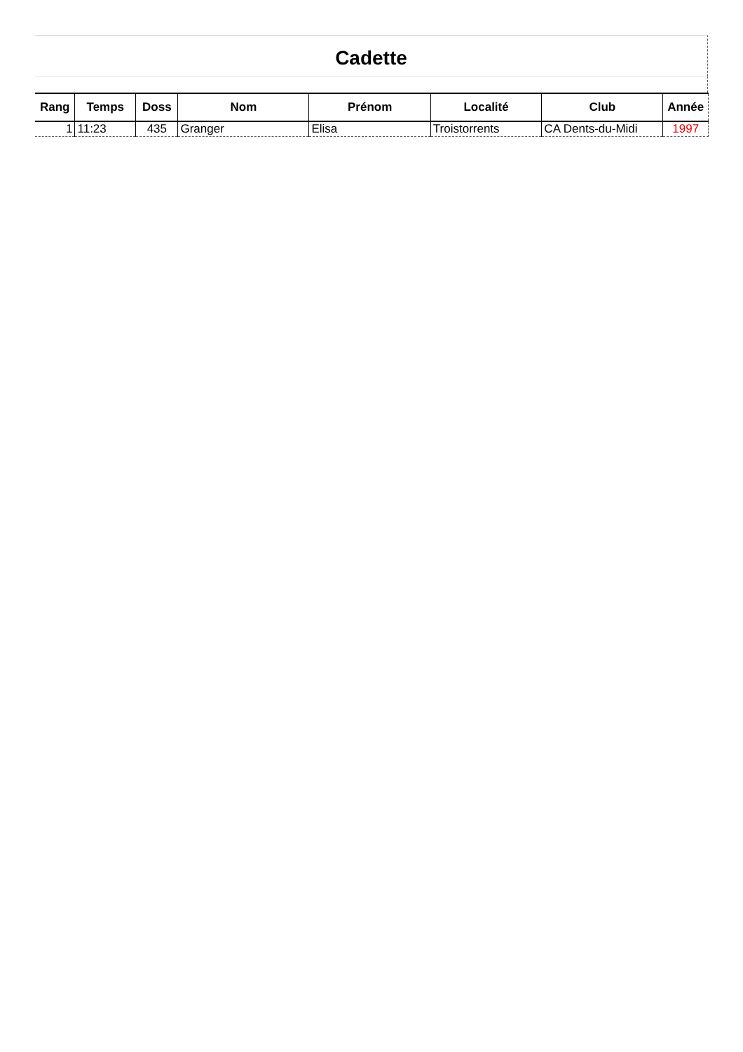Cadette
| Rang | Temps | Doss | Nom | Prénom | Localité | Club | Année |
| --- | --- | --- | --- | --- | --- | --- | --- |
| 1 | 11:23 | 435 | Granger | Elisa | Troistorrents | CA Dents-du-Midi | 1997 |